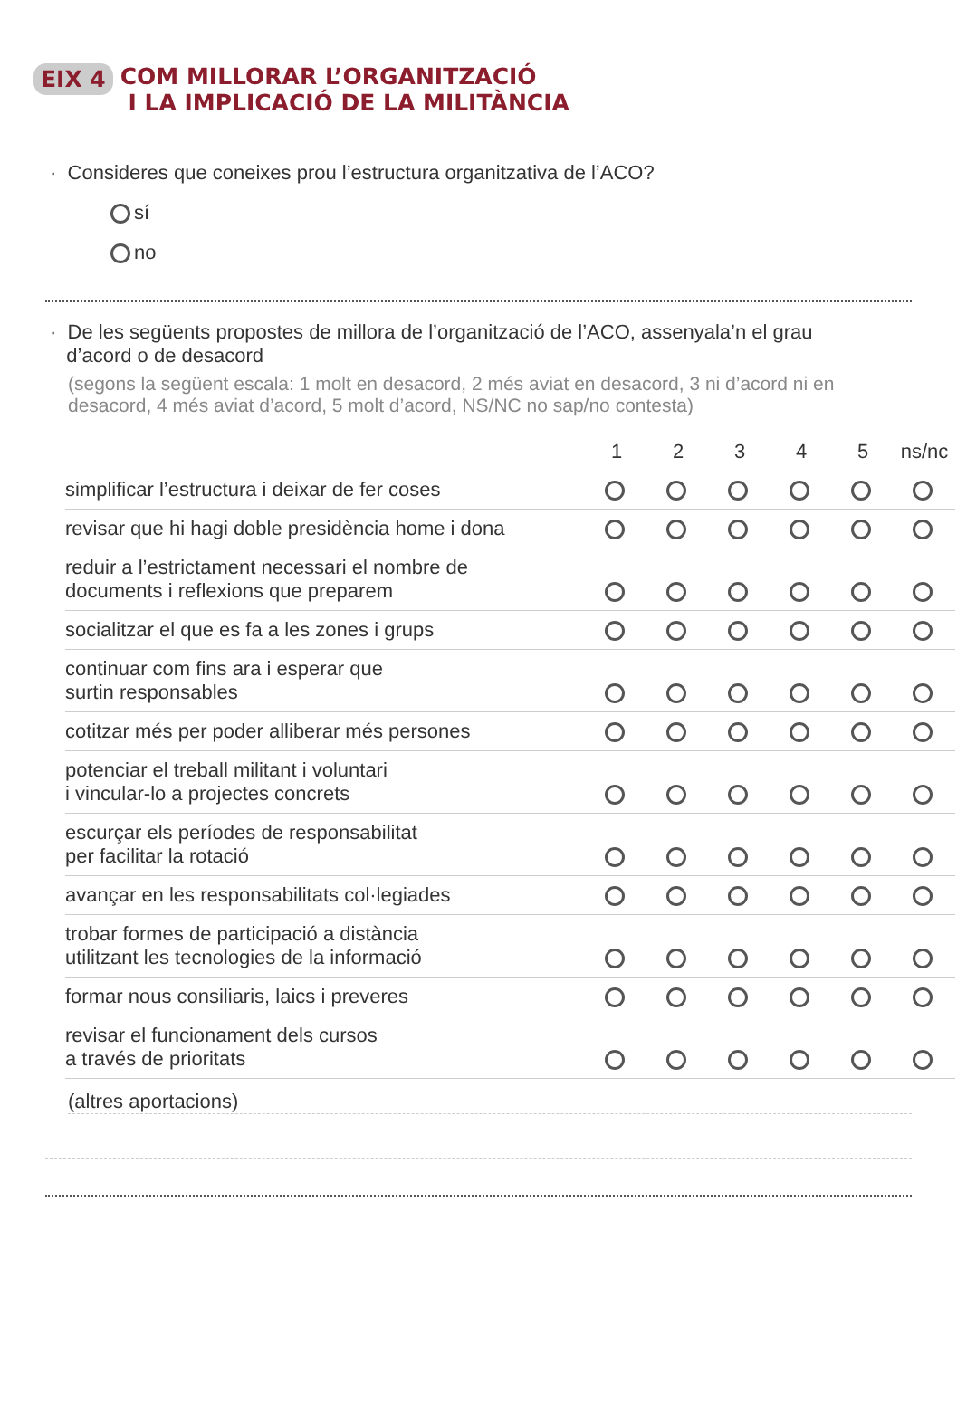EIX 4 COM MILLORAR L’ORGANITZACIÓ
I LA IMPLICACIÓ DE LA MILITÀNCIA
· Consideres que coneixes prou l’estructura organitzativa de l’ACO?
sí
no
· De les següents propostes de millora de l’organització de l’ACO, assenyala’n el grau
d’acord o de desacord
(segons la següent escala: 1 molt en desacord, 2 més aviat en desacord, 3 ni d’acord ni en desacord, 4 més aviat d’acord, 5 molt d’acord, NS/NC no sap/no contesta)
| | 1 | 2 | 3 | 4 | 5 | ns/nc |
| --- | --- | --- | --- | --- | --- | --- |
| simplificar l’estructura i deixar de fer coses | | | | | | |
| revisar que hi hagi doble presidència home i dona | | | | | | |
| reduir a l’estrictament necessari el nombre de documents i reflexions que preparem | | | | | | |
| socialitzar el que es fa a les zones i grups | | | | | | |
| continuar com fins ara i esperar que surtin responsables | | | | | | |
| cotitzar més per poder alliberar més persones | | | | | | |
| potenciar el treball militant i voluntari i vincular-lo a projectes concrets | | | | | | |
| escurçar els períodes de responsabilitat per facilitar la rotació | | | | | | |
| avançar en les responsabilitats col·legiades | | | | | | |
| trobar formes de participació a distància utilitzant les tecnologies de la informació | | | | | | |
| formar nous consiliaris, laics i preveres | | | | | | |
| revisar el funcionament dels cursos a través de prioritats | | | | | | |
(altres aportacions)